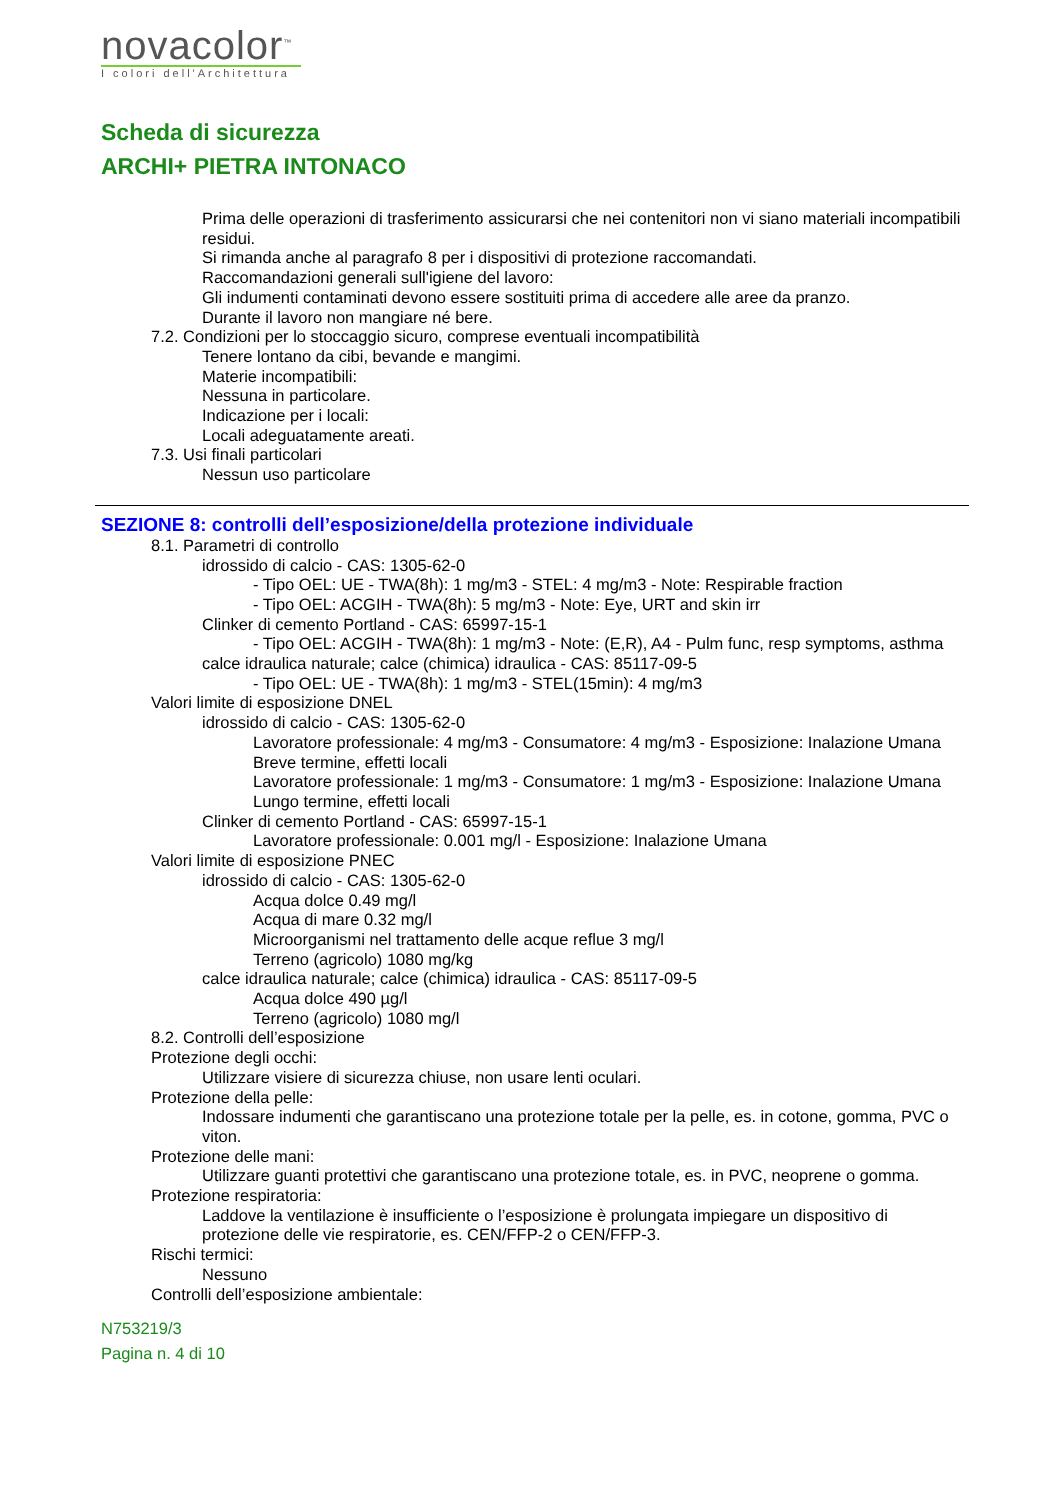novacolor<sup>™</sup>
I colori dell'Architettura
Scheda di sicurezza
ARCHI+ PIETRA INTONACO
Prima delle operazioni di trasferimento assicurarsi che nei contenitori non vi siano materiali incompatibili residui.
Si rimanda anche al paragrafo 8 per i dispositivi di protezione raccomandati.
Raccomandazioni generali sull'igiene del lavoro:
Gli indumenti contaminati devono essere sostituiti prima di accedere alle aree da pranzo.
Durante il lavoro non mangiare né bere.
7.2. Condizioni per lo stoccaggio sicuro, comprese eventuali incompatibilità
Tenere lontano da cibi, bevande e mangimi.
Materie incompatibili:
Nessuna in particolare.
Indicazione per i locali:
Locali adeguatamente areati.
7.3. Usi finali particolari
Nessun uso particolare
SEZIONE 8: controlli dell’esposizione/della protezione individuale
8.1. Parametri di controllo
idrossido di calcio - CAS: 1305-62-0
- Tipo OEL: UE - TWA(8h): 1 mg/m3 - STEL: 4 mg/m3 - Note: Respirable fraction
- Tipo OEL: ACGIH - TWA(8h): 5 mg/m3 - Note: Eye, URT and skin irr
Clinker di cemento Portland - CAS: 65997-15-1
- Tipo OEL: ACGIH - TWA(8h): 1 mg/m3 - Note: (E,R), A4 - Pulm func, resp symptoms, asthma
calce idraulica naturale; calce (chimica) idraulica - CAS: 85117-09-5
- Tipo OEL: UE - TWA(8h): 1 mg/m3 - STEL(15min): 4 mg/m3
Valori limite di esposizione DNEL
idrossido di calcio - CAS: 1305-62-0
Lavoratore professionale: 4 mg/m3 - Consumatore: 4 mg/m3 - Esposizione: Inalazione Umana Breve termine, effetti locali
Lavoratore professionale: 1 mg/m3 - Consumatore: 1 mg/m3 - Esposizione: Inalazione Umana Lungo termine, effetti locali
Clinker di cemento Portland - CAS: 65997-15-1
Lavoratore professionale: 0.001 mg/l - Esposizione: Inalazione Umana
Valori limite di esposizione PNEC
idrossido di calcio - CAS: 1305-62-0
Acqua dolce 0.49 mg/l
Acqua di mare 0.32 mg/l
Microorganismi nel trattamento delle acque reflue 3 mg/l
Terreno (agricolo) 1080 mg/kg
calce idraulica naturale; calce (chimica) idraulica - CAS: 85117-09-5
Acqua dolce 490 µg/l
Terreno (agricolo) 1080 mg/l
8.2. Controlli dell’esposizione
Protezione degli occhi:
Utilizzare visiere di sicurezza chiuse, non usare lenti oculari.
Protezione della pelle:
Indossare indumenti che garantiscano una protezione totale per la pelle, es. in cotone, gomma, PVC o viton.
Protezione delle mani:
Utilizzare guanti protettivi che garantiscano una protezione totale, es. in PVC, neoprene o gomma.
Protezione respiratoria:
Laddove la ventilazione è insufficiente o l’esposizione è prolungata impiegare un dispositivo di protezione delle vie respiratorie, es. CEN/FFP-2 o CEN/FFP-3.
Rischi termici:
Nessuno
Controlli dell’esposizione ambientale:
N753219/3
Pagina n. 4 di 10